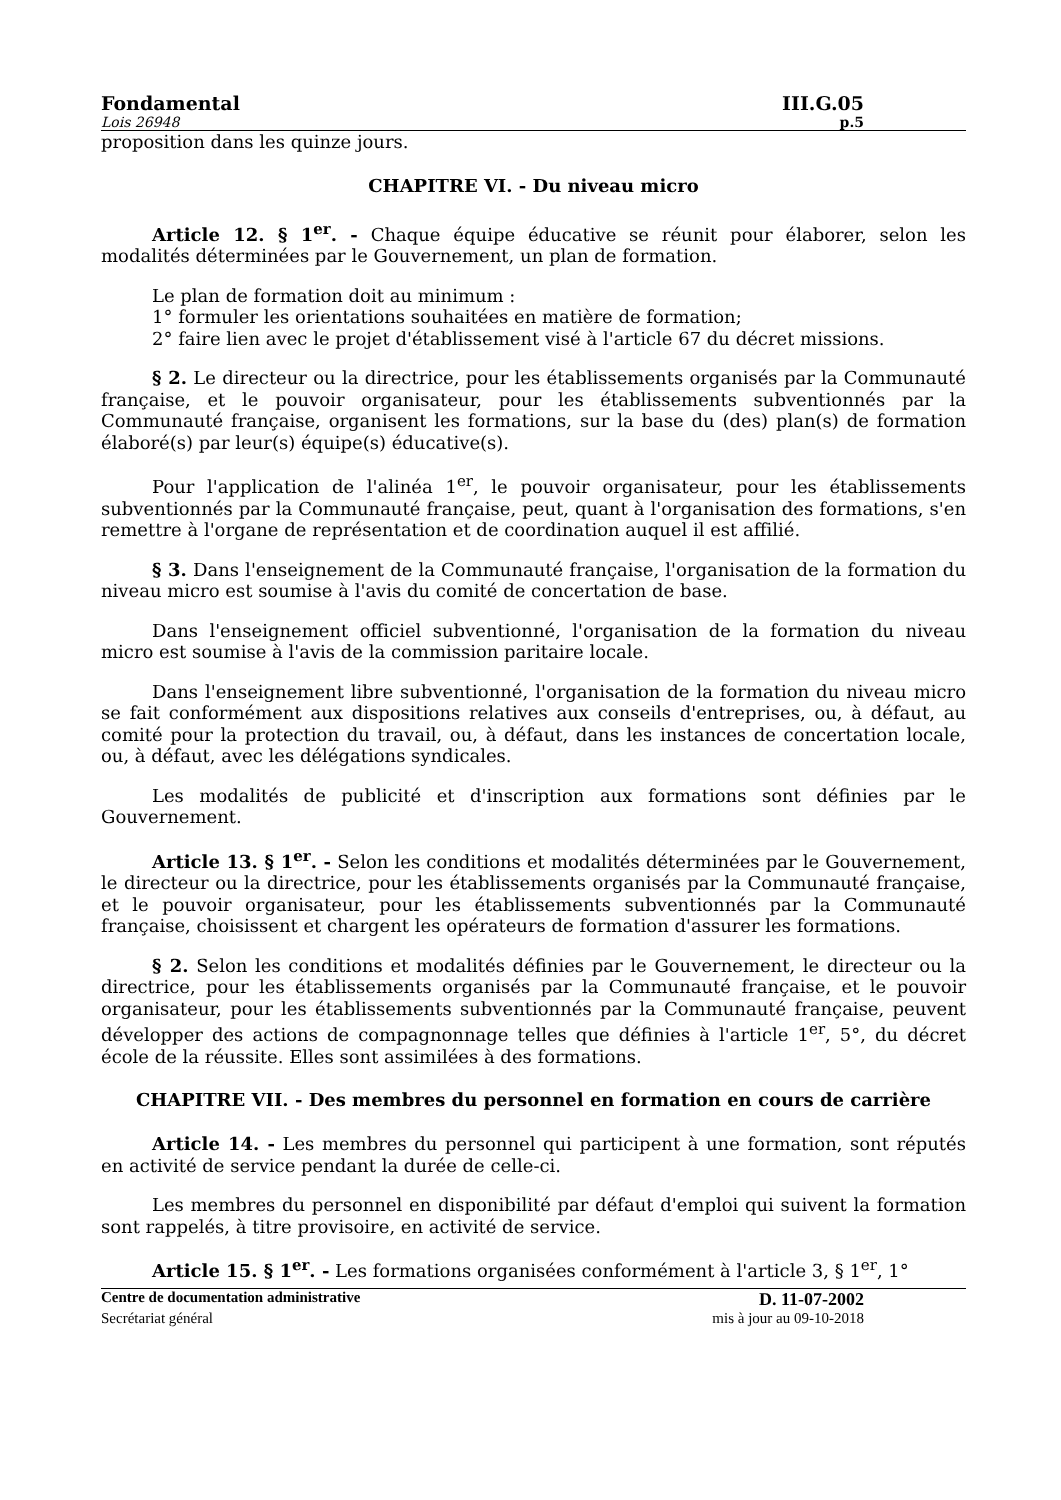Fondamental III.G.05
Lois 26948 p.5
proposition dans les quinze jours.
CHAPITRE VI. - Du niveau micro
Article 12. § 1<sup>er</sup>. - Chaque équipe éducative se réunit pour élaborer, selon les modalités déterminées par le Gouvernement, un plan de formation.
Le plan de formation doit au minimum :
1° formuler les orientations souhaitées en matière de formation;
2° faire lien avec le projet d'établissement visé à l'article 67 du décret missions.
§ 2. Le directeur ou la directrice, pour les établissements organisés par la Communauté française, et le pouvoir organisateur, pour les établissements subventionnés par la Communauté française, organisent les formations, sur la base du (des) plan(s) de formation élaboré(s) par leur(s) équipe(s) éducative(s).
Pour l'application de l'alinéa 1<sup>er</sup>, le pouvoir organisateur, pour les établissements subventionnés par la Communauté française, peut, quant à l'organisation des formations, s'en remettre à l'organe de représentation et de coordination auquel il est affilié.
§ 3. Dans l'enseignement de la Communauté française, l'organisation de la formation du niveau micro est soumise à l'avis du comité de concertation de base.
Dans l'enseignement officiel subventionné, l'organisation de la formation du niveau micro est soumise à l'avis de la commission paritaire locale.
Dans l'enseignement libre subventionné, l'organisation de la formation du niveau micro se fait conformément aux dispositions relatives aux conseils d'entreprises, ou, à défaut, au comité pour la protection du travail, ou, à défaut, dans les instances de concertation locale, ou, à défaut, avec les délégations syndicales.
Les modalités de publicité et d'inscription aux formations sont définies par le Gouvernement.
Article 13. § 1<sup>er</sup>. - Selon les conditions et modalités déterminées par le Gouvernement, le directeur ou la directrice, pour les établissements organisés par la Communauté française, et le pouvoir organisateur, pour les établissements subventionnés par la Communauté française, choisissent et chargent les opérateurs de formation d'assurer les formations.
§ 2. Selon les conditions et modalités définies par le Gouvernement, le directeur ou la directrice, pour les établissements organisés par la Communauté française, et le pouvoir organisateur, pour les établissements subventionnés par la Communauté française, peuvent développer des actions de compagnonnage telles que définies à l'article 1<sup>er</sup>, 5°, du décret école de la réussite. Elles sont assimilées à des formations.
CHAPITRE VII. - Des membres du personnel en formation en cours de carrière
Article 14. - Les membres du personnel qui participent à une formation, sont réputés en activité de service pendant la durée de celle-ci.
Les membres du personnel en disponibilité par défaut d'emploi qui suivent la formation sont rappelés, à titre provisoire, en activité de service.
Article 15. § 1<sup>er</sup>. - Les formations organisées conformément à l'article 3, § 1<sup>er</sup>, 1°
Centre de documentation administrative D. 11-07-2002
Secrétariat général mis à jour au 09-10-2018